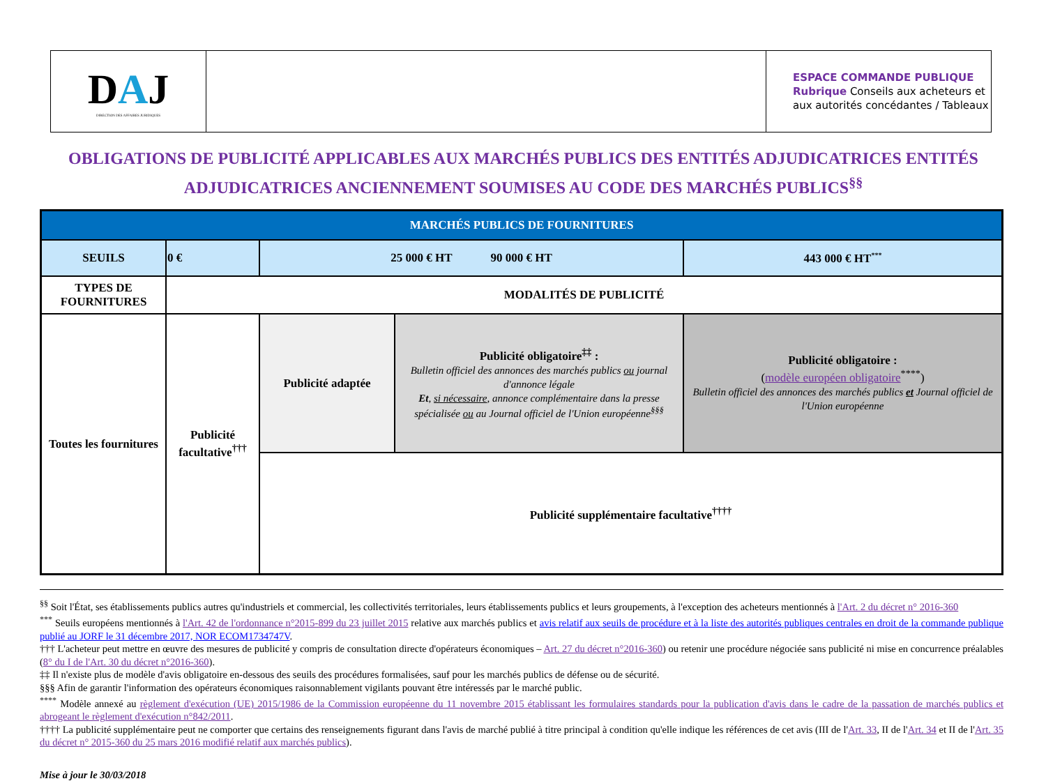| D A J DIRECTION DES AFFAIRES JURIDIQUES | | ESPACE COMMANDE PUBLIQUE Rubrique Conseils aux acheteurs et aux autorités concédantes / Tableaux |
OBLIGATIONS DE PUBLICITÉ APPLICABLES AUX MARCHÉS PUBLICS DES ENTITÉS ADJUDICATRICES ENTITÉS
ADJUDICATRICES ANCIENNEMENT SOUMISES AU CODE DES MARCHÉS PUBLICS<sup>§§</sup>
| MARCHÉS PUBLICS DE FOURNITURES | | | | |
| SEUILS | 0 € | 25 000 € HT 90 000 € HT | | 443 000 € HT<sup>***</sup> |
| TYPES DE FOURNITURES | MODALITÉS DE PUBLICITÉ | | | |
| Toutes les fournitures | Publicité facultative<sup>†††</sup> | Publicité adaptée | Publicité obligatoire<sup>‡‡</sup> : Bulletin officiel des annonces des marchés publics ou journal d'annonce légale Et , si nécessaire , annonce complémentaire dans la presse spécialisée ou au Journal officiel de l'Union européenne<sup>§§§</sup> | Publicité obligatoire : ( modèle européen obligatoire<sup>****</sup>) Bulletin officiel des annonces des marchés publics et Journal officiel de l'Union européenne |
| | | Publicité supplémentaire facultative<sup>††††</sup> | | |
<sup>§§</sup> Soit l'État, ses établissements publics autres qu'industriels et commercial, les collectivités territoriales, leurs établissements publics et leurs groupements, à l'exception des acheteurs mentionnés à l'Art. 2 du décret n° 2016-360
<sup>***</sup> Seuils européens mentionnés à l'Art. 42 de l'ordonnance n°2015-899 du 23 juillet 2015 relative aux marchés publics et avis relatif aux seuils de procédure et à la liste des autorités publiques centrales en droit de la commande publique publié au JORF le 31 décembre 2017, NOR ECOM1734747V.
††† L'acheteur peut mettre en œuvre des mesures de publicité y compris de consultation directe d'opérateurs économiques – Art. 27 du décret n°2016-360) ou retenir une procédure négociée sans publicité ni mise en concurrence préalables (8° du I de l'Art. 30 du décret n°2016-360).
‡‡ Il n'existe plus de modèle d'avis obligatoire en-dessous des seuils des procédures formalisées, sauf pour les marchés publics de défense ou de sécurité.
§§§ Afin de garantir l'information des opérateurs économiques raisonnablement vigilants pouvant être intéressés par le marché public.
<sup>****</sup> Modèle annexé au règlement d'exécution (UE) 2015/1986 de la Commission européenne du 11 novembre 2015 établissant les formulaires standards pour la publication d'avis dans le cadre de la passation de marchés publics et abrogeant le règlement d'exécution n°842/2011.
†††† La publicité supplémentaire peut ne comporter que certains des renseignements figurant dans l'avis de marché publié à titre principal à condition qu'elle indique les références de cet avis (III de l'Art. 33, II de l'Art. 34 et II de l'Art. 35 du décret n° 2015-360 du 25 mars 2016 modifié relatif aux marchés publics).
Mise à jour le 30/03/2018